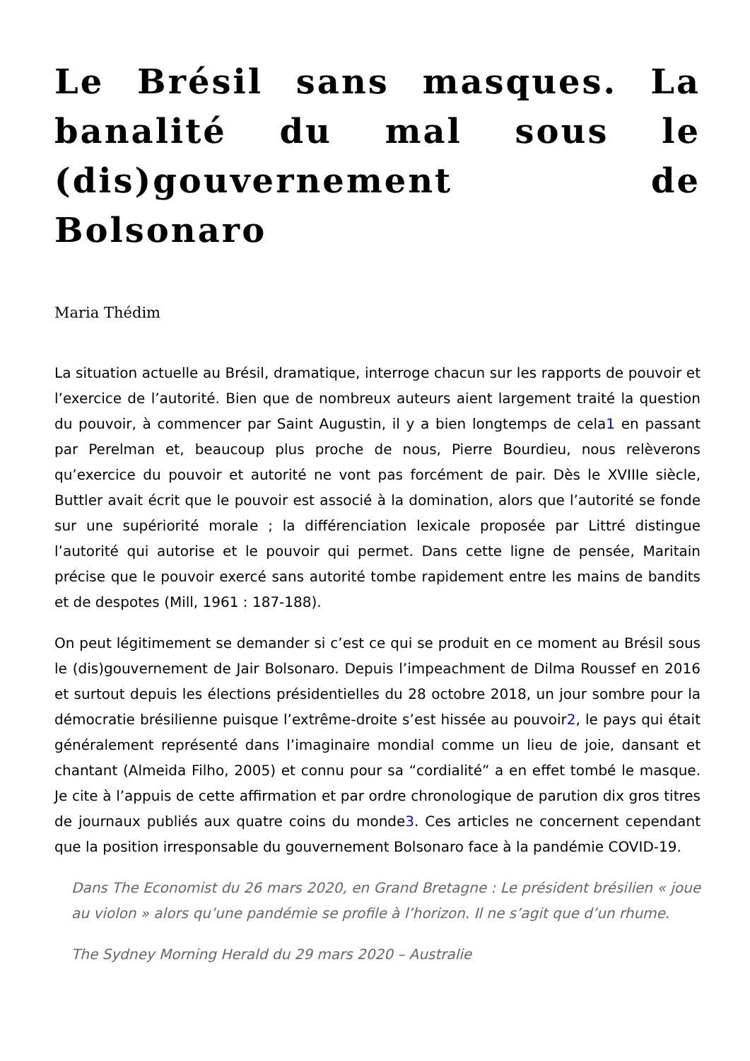Le Brésil sans masques. La banalité du mal sous le (dis)gouvernement de Bolsonaro
Maria Thédim
La situation actuelle au Brésil, dramatique, interroge chacun sur les rapports de pouvoir et l’exercice de l’autorité. Bien que de nombreux auteurs aient largement traité la question du pouvoir, à commencer par Saint Augustin, il y a bien longtemps de cela1 en passant par Perelman et, beaucoup plus proche de nous, Pierre Bourdieu, nous relèverons qu’exercice du pouvoir et autorité ne vont pas forcément de pair. Dès le XVIIIe siècle, Buttler avait écrit que le pouvoir est associé à la domination, alors que l’autorité se fonde sur une supériorité morale ; la différenciation lexicale proposée par Littré distingue l’autorité qui autorise et le pouvoir qui permet. Dans cette ligne de pensée, Maritain précise que le pouvoir exercé sans autorité tombe rapidement entre les mains de bandits et de despotes (Mill, 1961 : 187-188).
On peut légitimement se demander si c’est ce qui se produit en ce moment au Brésil sous le (dis)gouvernement de Jair Bolsonaro. Depuis l’impeachment de Dilma Roussef en 2016 et surtout depuis les élections présidentielles du 28 octobre 2018, un jour sombre pour la démocratie brésilienne puisque l’extrême-droite s’est hissée au pouvoir2, le pays qui était généralement représenté dans l’imaginaire mondial comme un lieu de joie, dansant et chantant (Almeida Filho, 2005) et connu pour sa “cordialité” a en effet tombé le masque. Je cite à l’appuis de cette affirmation et par ordre chronologique de parution dix gros titres de journaux publiés aux quatre coins du monde3. Ces articles ne concernent cependant que la position irresponsable du gouvernement Bolsonaro face à la pandémie COVID-19.
Dans The Economist du 26 mars 2020, en Grand Bretagne : Le président brésilien « joue au violon » alors qu’une pandémie se profile à l’horizon. Il ne s’agit que d’un rhume.
The Sydney Morning Herald du 29 mars 2020 – Australie